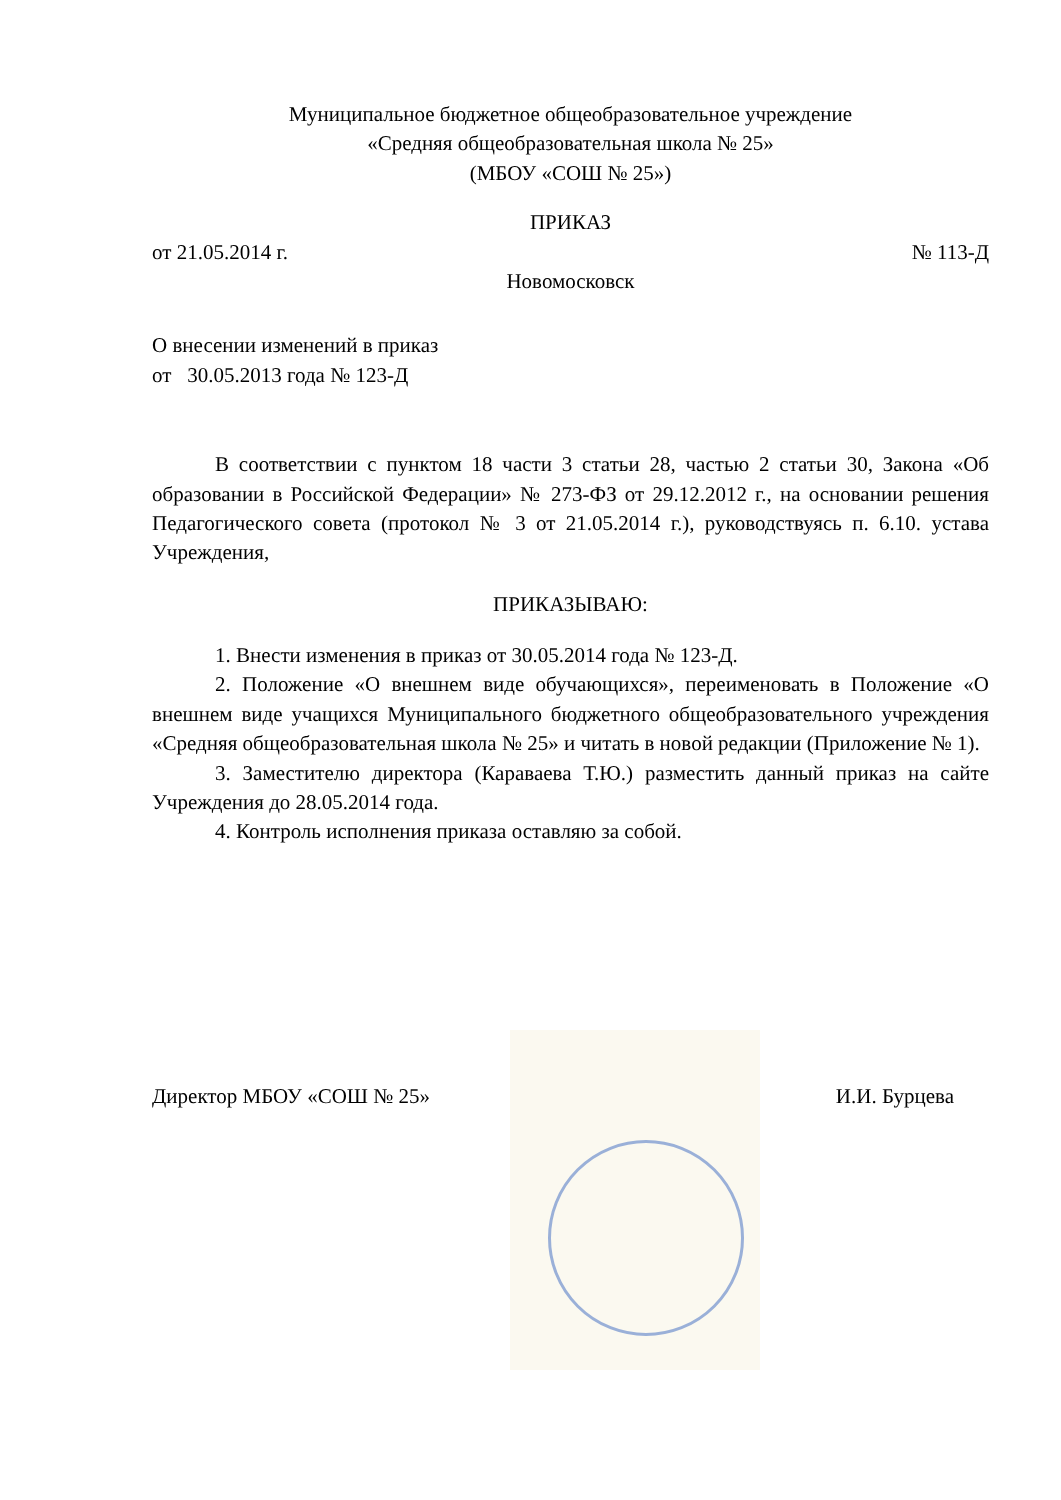Муниципальное бюджетное общеобразовательное учреждение
«Средняя общеобразовательная школа № 25»
(МБОУ «СОШ № 25»)
ПРИКАЗ
от 21.05.2014 г. № 113-Д
Новомосковск
О внесении изменений в приказ
от 30.05.2013 года № 123-Д
В соответствии с пунктом 18 части 3 статьи 28, частью 2 статьи 30, Закона «Об образовании в Российской Федерации» № 273-ФЗ от 29.12.2012 г., на основании решения Педагогического совета (протокол № 3 от 21.05.2014 г.), руководствуясь п. 6.10. устава Учреждения,
ПРИКАЗЫВАЮ:
1. Внести изменения в приказ от 30.05.2014 года № 123-Д.
2. Положение «О внешнем виде обучающихся», переименовать в Положение «О внешнем виде учащихся Муниципального бюджетного общеобразовательного учреждения «Средняя общеобразовательная школа № 25» и читать в новой редакции (Приложение № 1).
3. Заместителю директора (Караваева Т.Ю.) разместить данный приказ на сайте Учреждения до 28.05.2014 года.
4. Контроль исполнения приказа оставляю за собой.
Директор МБОУ «СОШ № 25» И.И. Бурцева